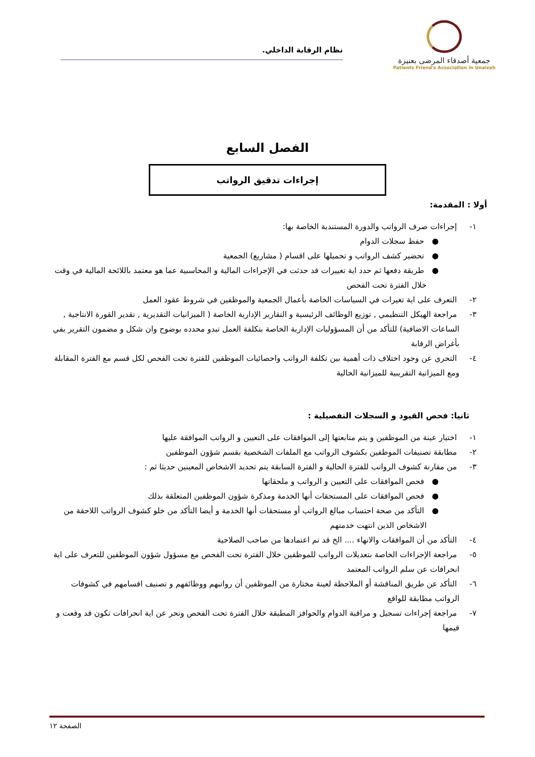جمعية أصدقاء المرضى بعنيزة
Patients Friend's Association in Unaizah
نظام الرقابة الداخلي.
الفصل السابع
إجراءات تدقيق الرواتب
أولا : المقدمة:
١- إجراءات صرف الرواتب والدورة المستندية الخاصة بها:
● حفظ سجلات الدوام
● تحضير كشف الرواتب و تحميلها على اقسام ( مشاريع) الجمعية
● طريقة دفعها ثم حدد اية تغييرات قد حدثت في الإجراءات المالية و المحاسبية عما هو معتمد باللائحة المالية في وقت خلال الفترة تحت الفحص
٢- التعرف على اية تغيرات في السياسات الخاصة بأعمال الجمعية والموظفين في شروط عقود العمل
٣- مراجعة الهيكل التنظيمي , توزيع الوظائف الرئيسية و التقارير الإدارية الخاصة ( الميزانيات التقديرية , تقدير القورة الانتاجية , الساعات الاضافية) للتأكد من أن المسؤوليات الإدارية الخاصة بتكلفة العمل تبدو محدده بوضوح وان شكل و مضمون التقرير يفي بأغراض الرقابة
٤- التحري عن وجود اختلاف ذات أهمية بين تكلفة الرواتب واحصائيات الموظفين للفترة تحت الفحص لكل قسم مع الفترة المقابلة ومع الميزانية التقريبية للميزانية الحالية
ثانيا: فحص القيود و السجلات التفصيلية :
١- اختيار عينة من الموظفين و يتم متابعتها إلى الموافقات على التعيين و الرواتب الموافقة عليها
٢- مطابقة تصنيفات الموظفين بكشوف الرواتب مع الملفات الشخصية بقسم شؤون الموظفين
٣- من مقارنة كشوف الرواتب للفترة الحالية و الفترة السابقة يتم تحديد الاشخاص المعينين حديثا ثم :
● فحص الموافقات على التعيين و الرواتب و ملحقاتها
● فحص الموافقات على المستحقات أنها الخدمة ومذكرة شؤون الموظفين المتعلقة بذلك
● التأكد من صحة احتساب مبالغ الرواتب أو مستحقات أنها الخدمة و أيضا التأكد من خلو كشوف الرواتب اللاحقة من الاشخاص الذين انتهت خدمتهم
٤- التأكد من أن الموافقات والانهاء .... الخ قد تم اعتمادها من صاحب الصلاحية
٥- مراجعة الإجراءات الخاصة بتعديلات الرواتب للموظفين خلال الفترة تحت الفحص مع مسؤول شؤون الموظفين للتعرف على اية انحرافات عن سلم الرواتب المعتمد
٦- التأكد عن طريق المناقشة أو الملاحظة لعينة مختارة من الموظفين أن رواتبهم ووظائفهم و تصنيف اقسامهم في كشوفات الرواتب مطابقة للواقع
٧- مراجعة إجراءات تسجيل و مراقبة الدوام والحوافز المطبقة خلال الفترة تحت الفحص وتحر عن اية انحرافات تكون قد وقعت و قيمها
الصفحة ١٢